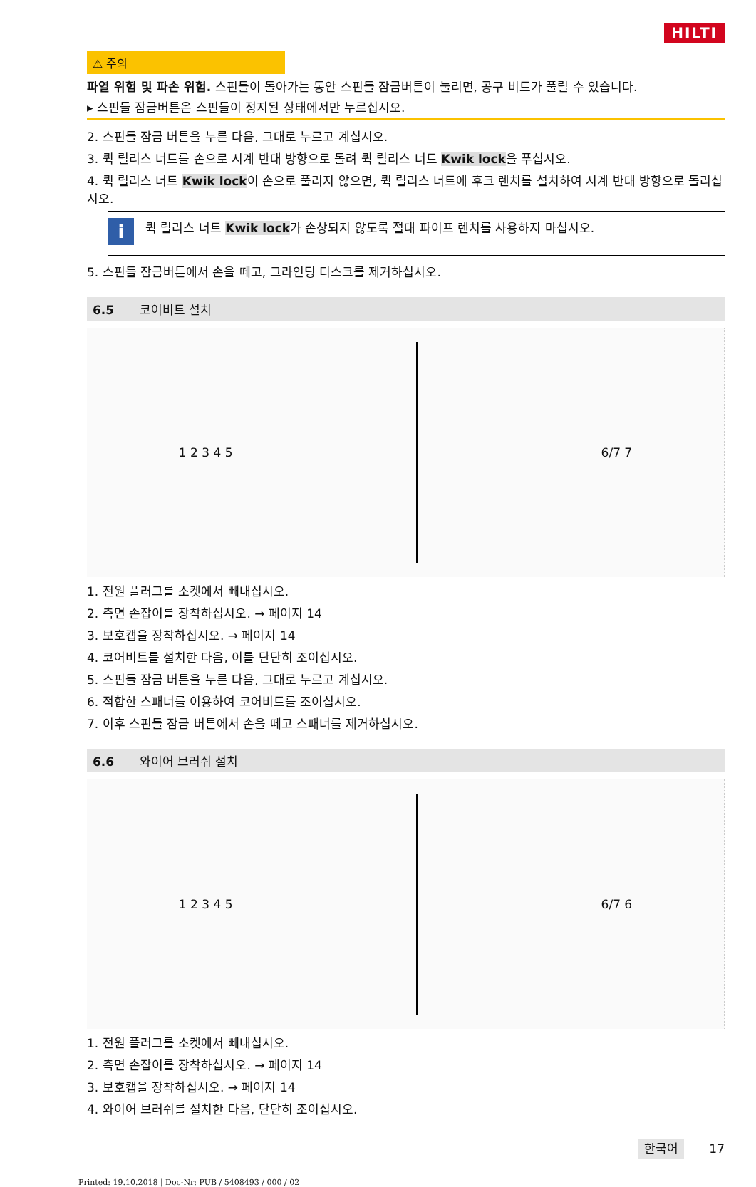HILTI
⚠ 주의
파열 위험 및 파손 위험. 스핀들이 돌아가는 동안 스핀들 잠금버튼이 눌리면, 공구 비트가 풀릴 수 있습니다.
▸ 스핀들 잠금버튼은 스핀들이 정지된 상태에서만 누르십시오.
2. 스핀들 잠금 버튼을 누른 다음, 그대로 누르고 계십시오.
3. 퀵 릴리스 너트를 손으로 시계 반대 방향으로 돌려 퀵 릴리스 너트 Kwik lock을 푸십시오.
4. 퀵 릴리스 너트 Kwik lock이 손으로 풀리지 않으면, 퀵 릴리스 너트에 후크 렌치를 설치하여 시계 반대 방향으로 돌리십시오.
i
퀵 릴리스 너트 Kwik lock가 손상되지 않도록 절대 파이프 렌치를 사용하지 마십시오.
5. 스핀들 잠금버튼에서 손을 떼고, 그라인딩 디스크를 제거하십시오.
6.5 코어비트 설치
1 2 3 4 5 6/7 7
1. 전원 플러그를 소켓에서 빼내십시오.
2. 측면 손잡이를 장착하십시오. → 페이지 14
3. 보호캡을 장착하십시오. → 페이지 14
4. 코어비트를 설치한 다음, 이를 단단히 조이십시오.
5. 스핀들 잠금 버튼을 누른 다음, 그대로 누르고 계십시오.
6. 적합한 스패너를 이용하여 코어비트를 조이십시오.
7. 이후 스핀들 잠금 버튼에서 손을 떼고 스패너를 제거하십시오.
6.6 와이어 브러쉬 설치
1 2 3 4 5 6/7 6
1. 전원 플러그를 소켓에서 빼내십시오.
2. 측면 손잡이를 장착하십시오. → 페이지 14
3. 보호캡을 장착하십시오. → 페이지 14
4. 와이어 브러쉬를 설치한 다음, 단단히 조이십시오.
한국어 17
Printed: 19.10.2018 | Doc-Nr: PUB / 5408493 / 000 / 02